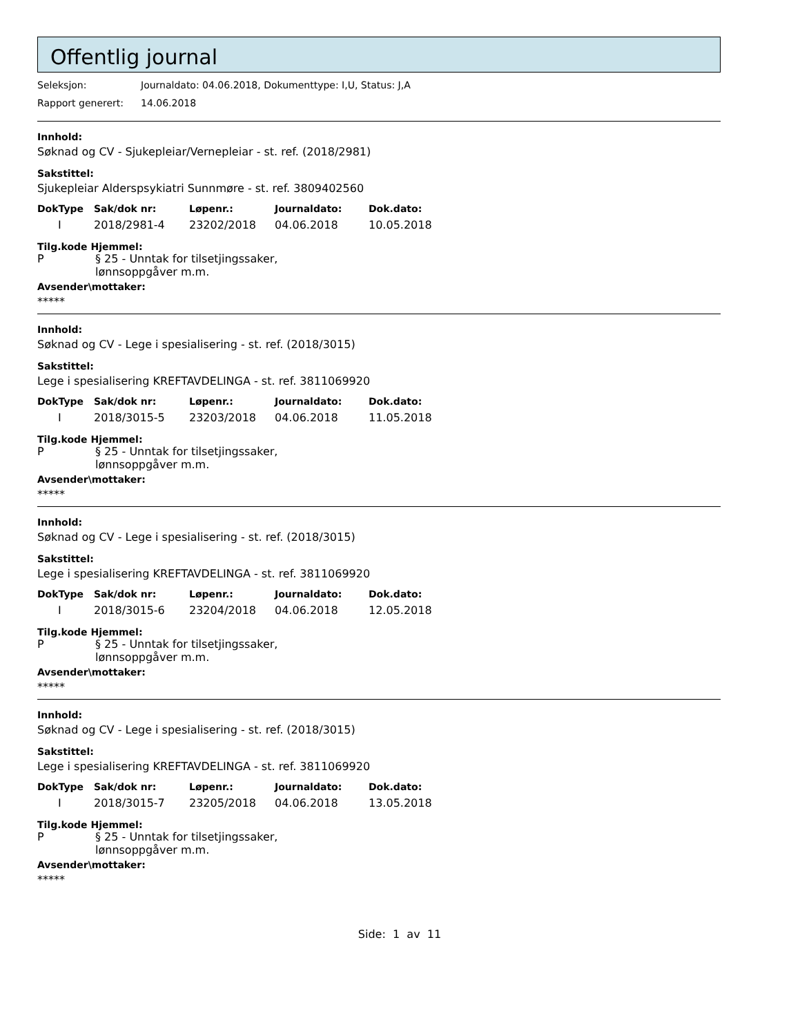Offentlig journal
Seleksjon: Journaldato: 04.06.2018, Dokumenttype: I,U, Status: J,A
Rapport generert: 14.06.2018
Innhold:
Søknad og CV - Sjukepleiar/Vernepleiar - st. ref. (2018/2981)
Sakstittel:
Sjukepleiar Alderspsykiatri Sunnmøre - st. ref. 3809402560
| DokType | Sak/dok nr: | Løpenr.: | Journaldato: | Dok.dato: |
| --- | --- | --- | --- | --- |
| I | 2018/2981-4 | 23202/2018 | 04.06.2018 | 10.05.2018 |
Tilg.kode Hjemmel:
P § 25 - Unntak for tilsetjingssaker,
lønnsoppgåver m.m.
Avsender\mottaker:
*****
Innhold:
Søknad og CV - Lege i spesialisering - st. ref. (2018/3015)
Sakstittel:
Lege i spesialisering KREFTAVDELINGA - st. ref. 3811069920
| DokType | Sak/dok nr: | Løpenr.: | Journaldato: | Dok.dato: |
| --- | --- | --- | --- | --- |
| I | 2018/3015-5 | 23203/2018 | 04.06.2018 | 11.05.2018 |
Tilg.kode Hjemmel:
P § 25 - Unntak for tilsetjingssaker,
lønnsoppgåver m.m.
Avsender\mottaker:
*****
Innhold:
Søknad og CV - Lege i spesialisering - st. ref. (2018/3015)
Sakstittel:
Lege i spesialisering KREFTAVDELINGA - st. ref. 3811069920
| DokType | Sak/dok nr: | Løpenr.: | Journaldato: | Dok.dato: |
| --- | --- | --- | --- | --- |
| I | 2018/3015-6 | 23204/2018 | 04.06.2018 | 12.05.2018 |
Tilg.kode Hjemmel:
P § 25 - Unntak for tilsetjingssaker,
lønnsoppgåver m.m.
Avsender\mottaker:
*****
Innhold:
Søknad og CV - Lege i spesialisering - st. ref. (2018/3015)
Sakstittel:
Lege i spesialisering KREFTAVDELINGA - st. ref. 3811069920
| DokType | Sak/dok nr: | Løpenr.: | Journaldato: | Dok.dato: |
| --- | --- | --- | --- | --- |
| I | 2018/3015-7 | 23205/2018 | 04.06.2018 | 13.05.2018 |
Tilg.kode Hjemmel:
P § 25 - Unntak for tilsetjingssaker,
lønnsoppgåver m.m.
Avsender\mottaker:
*****
Side: 1 av 11